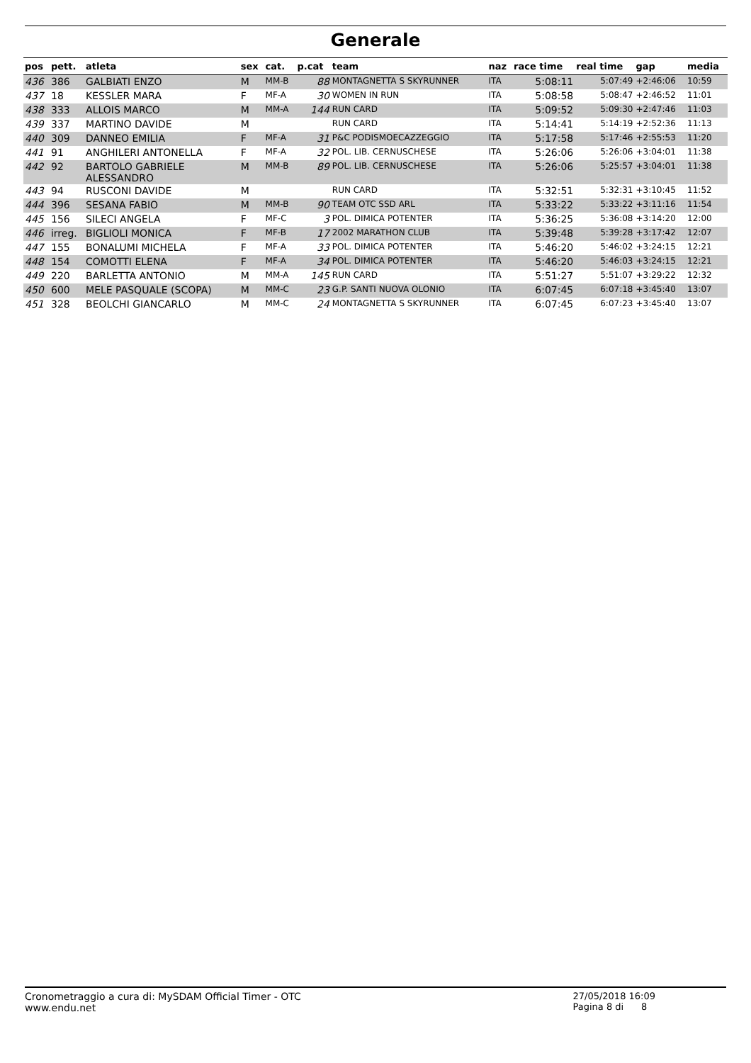Generale
| pos | pett. | atleta | sex | cat. | p.cat | team | naz | race time | real time | gap | media |
| --- | --- | --- | --- | --- | --- | --- | --- | --- | --- | --- | --- |
| 436 | 386 | GALBIATI ENZO | M | MM-B | 88 | MONTAGNETTA S SKYRUNNER | ITA | 5:08:11 | 5:07:49 | +2:46:06 | 10:59 |
| 437 | 18 | KESSLER MARA | F | MF-A | 30 | WOMEN IN RUN | ITA | 5:08:58 | 5:08:47 | +2:46:52 | 11:01 |
| 438 | 333 | ALLOIS MARCO | M | MM-A | 144 | RUN CARD | ITA | 5:09:52 | 5:09:30 | +2:47:46 | 11:03 |
| 439 | 337 | MARTINO DAVIDE | M | | | RUN CARD | ITA | 5:14:41 | 5:14:19 | +2:52:36 | 11:13 |
| 440 | 309 | DANNEO EMILIA | F | MF-A | 31 | P&C PODISMOECAZZEGGIO | ITA | 5:17:58 | 5:17:46 | +2:55:53 | 11:20 |
| 441 | 91 | ANGHILERI ANTONELLA | F | MF-A | 32 | POL. LIB. CERNUSCHESE | ITA | 5:26:06 | 5:26:06 | +3:04:01 | 11:38 |
| 442 | 92 | BARTOLO GABRIELE ALESSANDRO | M | MM-B | 89 | POL. LIB. CERNUSCHESE | ITA | 5:26:06 | 5:25:57 | +3:04:01 | 11:38 |
| 443 | 94 | RUSCONI DAVIDE | M | | | RUN CARD | ITA | 5:32:51 | 5:32:31 | +3:10:45 | 11:52 |
| 444 | 396 | SESANA FABIO | M | MM-B | 90 | TEAM OTC SSD ARL | ITA | 5:33:22 | 5:33:22 | +3:11:16 | 11:54 |
| 445 | 156 | SILECI ANGELA | F | MF-C | 3 | POL. DIMICA POTENTER | ITA | 5:36:25 | 5:36:08 | +3:14:20 | 12:00 |
| 446 | irreg. | BIGLIOLI MONICA | F | MF-B | 17 | 2002 MARATHON CLUB | ITA | 5:39:48 | 5:39:28 | +3:17:42 | 12:07 |
| 447 | 155 | BONALUMI MICHELA | F | MF-A | 33 | POL. DIMICA POTENTER | ITA | 5:46:20 | 5:46:02 | +3:24:15 | 12:21 |
| 448 | 154 | COMOTTI ELENA | F | MF-A | 34 | POL. DIMICA POTENTER | ITA | 5:46:20 | 5:46:03 | +3:24:15 | 12:21 |
| 449 | 220 | BARLETTA ANTONIO | M | MM-A | 145 | RUN CARD | ITA | 5:51:27 | 5:51:07 | +3:29:22 | 12:32 |
| 450 | 600 | MELE PASQUALE (SCOPA) | M | MM-C | 23 | G.P. SANTI NUOVA OLONIO | ITA | 6:07:45 | 6:07:18 | +3:45:40 | 13:07 |
| 451 | 328 | BEOLCHI GIANCARLO | M | MM-C | 24 | MONTAGNETTA S SKYRUNNER | ITA | 6:07:45 | 6:07:23 | +3:45:40 | 13:07 |
Cronometraggio a cura di: MySDAM Official Timer - OTC
www.endu.net
27/05/2018 16:09
Pagina 8 di 8